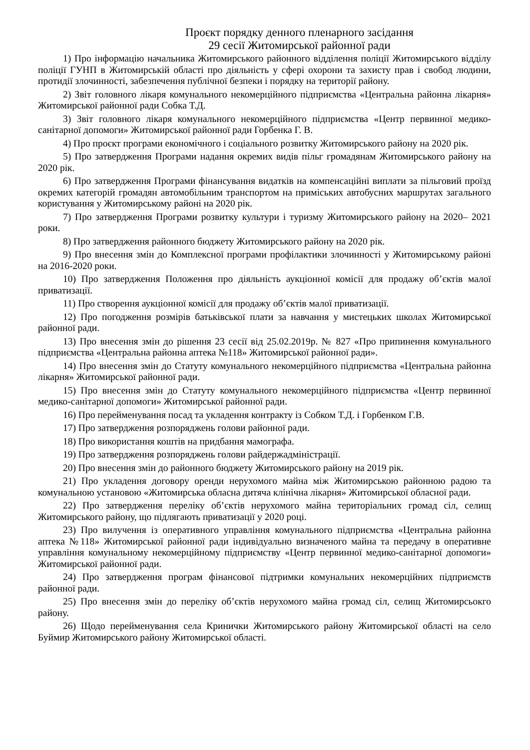Проєкт порядку денного пленарного засідання
29 сесії Житомирської районної ради
1) Про інформацію начальника Житомирського районного відділення поліції Житомирського відділу поліції ГУНП в Житомирській області про діяльність у сфері охорони та захисту прав і свобод людини, протидії злочинності, забезпечення публічної безпеки і порядку на території району.
2) Звіт головного лікаря комунального некомерційного підприємства «Центральна районна лікарня» Житомирської районної ради Собка Т.Д.
3) Звіт головного лікаря комунального некомерційного підприємства «Центр первинної медико-санітарної допомоги» Житомирської районної ради Горбенка Г. В.
4) Про проєкт програми економічного і соціального розвитку Житомирського району на 2020 рік.
5) Про затвердження Програми надання окремих видів пільг громадянам Житомирського району на 2020 рік.
6) Про затвердження Програми фінансування видатків на компенсаційні виплати за пільговий проїзд окремих категорій громадян автомобільним транспортом на приміських автобусних маршрутах загального користування у Житомирському районі на 2020 рік.
7) Про затвердження Програми розвитку культури і туризму Житомирського району на 2020– 2021 роки.
8) Про затвердження районного бюджету Житомирського району на 2020 рік.
9) Про внесення змін до Комплексної програми профілактики злочинності у Житомирському районі на 2016-2020 роки.
10) Про затвердження Положення про діяльність аукціонної комісії для продажу об’єктів малої приватизації.
11) Про створення аукціонної комісії для продажу об’єктів малої приватизації.
12) Про погодження розмірів батьківської плати за навчання у мистецьких школах Житомирської районної ради.
13) Про внесення змін до рішення 23 сесії від 25.02.2019р. № 827 «Про припинення комунального підприємства «Центральна районна аптека №118» Житомирської районної ради».
14) Про внесення змін до Статуту комунального некомерційного підприємства «Центральна районна лікарня» Житомирської районної ради.
15) Про внесення змін до Статуту комунального некомерційного підприємства «Центр первинної медико-санітарної допомоги» Житомирської районної ради.
16) Про перейменування посад та укладення контракту із Собком Т.Д. і Горбенком Г.В.
17) Про затвердження розпоряджень голови районної ради.
18) Про використання коштів на придбання мамографа.
19) Про затвердження розпоряджень голови райдержадміністрації.
20) Про внесення змін до районного бюджету Житомирського району на 2019 рік.
21) Про укладення договору оренди нерухомого майна між Житомирською районною радою та комунальною установою «Житомирська обласна дитяча клінічна лікарня» Житомирської обласної ради.
22) Про затвердження переліку об’єктів нерухомого майна територіальних громад сіл, селищ Житомирського району, що підлягають приватизації у 2020 році.
23) Про вилучення із оперативного управління комунального підприємства «Центральна районна аптека №118» Житомирської районної ради індивідуально визначеного майна та передачу в оперативне управління комунальному некомерційному підприємству «Центр первинної медико-санітарної допомоги» Житомирської районної ради.
24) Про затвердження програм фінансової підтримки комунальних некомерційних підприємств районної ради.
25) Про внесення змін до переліку об’єктів нерухомого майна громад сіл, селищ Житомирсьокго району.
26) Щодо перейменування села Кринички Житомирського району Житомирської області на село Буймир Житомирського району Житомирської області.